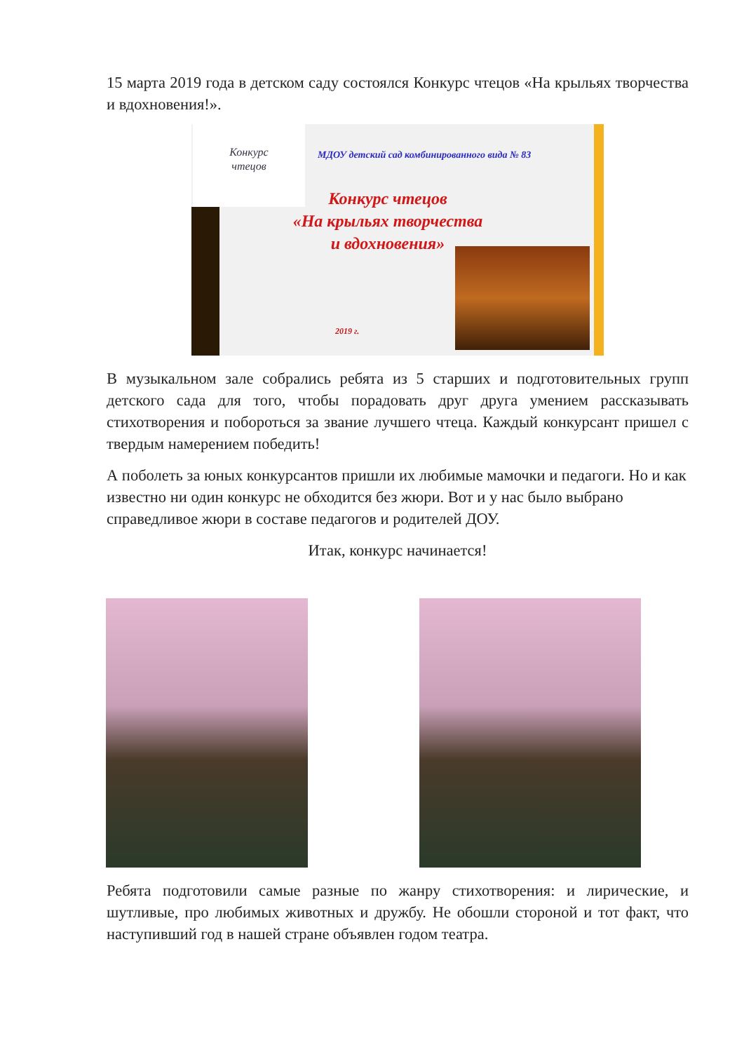15 марта 2019 года в детском саду состоялся Конкурс чтецов «На крыльях творчества и вдохновения!».
Конкурс
чтецов
МДОУ детский сад комбинированного вида № 83
Конкурс чтецов
«На крыльях творчества
и вдохновения»
2019 г.
В музыкальном зале собрались ребята из 5 старших и подготовительных групп детского сада для того, чтобы порадовать друг друга умением рассказывать стихотворения и побороться за звание лучшего чтеца. Каждый конкурсант пришел с твердым намерением победить!
А поболеть за юных конкурсантов пришли их любимые мамочки и педагоги. Но и как известно ни один конкурс не обходится без жюри. Вот и у нас было выбрано справедливое жюри в составе педагогов и родителей ДОУ.
Итак, конкурс начинается!
Ребята подготовили самые разные по жанру стихотворения: и лирические, и шутливые, про любимых животных и дружбу. Не обошли стороной и тот факт, что наступивший год в нашей стране объявлен годом театра.